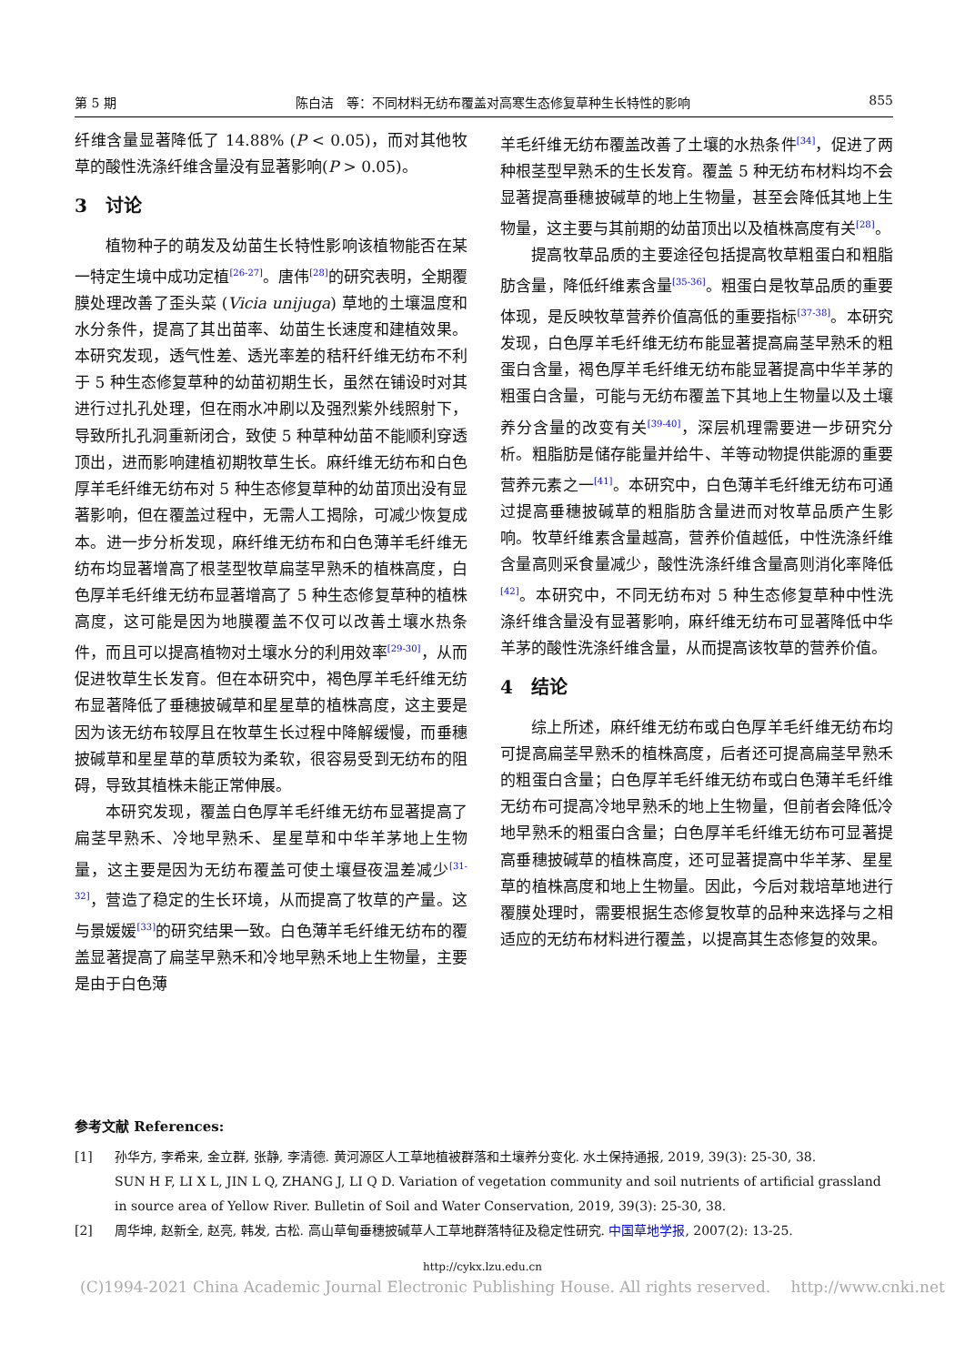第 5 期 陈白洁　等：不同材料无纺布覆盖对高寒生态修复草种生长特性的影响 855
纤维含量显著降低了 14.88% (P < 0.05)，而对其他牧草的酸性洗涤纤维含量没有显著影响(P > 0.05)。
3　讨论
植物种子的萌发及幼苗生长特性影响该植物能否在某一特定生境中成功定植<sup>[26-27]</sup>。唐伟<sup>[28]</sup>的研究表明，全期覆膜处理改善了歪头菜 (Vicia unijuga) 草地的土壤温度和水分条件，提高了其出苗率、幼苗生长速度和建植效果。本研究发现，透气性差、透光率差的秸秆纤维无纺布不利于 5 种生态修复草种的幼苗初期生长，虽然在铺设时对其进行过扎孔处理，但在雨水冲刷以及强烈紫外线照射下，导致所扎孔洞重新闭合，致使 5 种草种幼苗不能顺利穿透顶出，进而影响建植初期牧草生长。麻纤维无纺布和白色厚羊毛纤维无纺布对 5 种生态修复草种的幼苗顶出没有显著影响，但在覆盖过程中，无需人工揭除，可减少恢复成本。进一步分析发现，麻纤维无纺布和白色薄羊毛纤维无纺布均显著增高了根茎型牧草扁茎早熟禾的植株高度，白色厚羊毛纤维无纺布显著增高了 5 种生态修复草种的植株高度，这可能是因为地膜覆盖不仅可以改善土壤水热条件，而且可以提高植物对土壤水分的利用效率<sup>[29-30]</sup>，从而促进牧草生长发育。但在本研究中，褐色厚羊毛纤维无纺布显著降低了垂穗披碱草和星星草的植株高度，这主要是因为该无纺布较厚且在牧草生长过程中降解缓慢，而垂穗披碱草和星星草的草质较为柔软，很容易受到无纺布的阻碍，导致其植株未能正常伸展。
本研究发现，覆盖白色厚羊毛纤维无纺布显著提高了扁茎早熟禾、冷地早熟禾、星星草和中华羊茅地上生物量，这主要是因为无纺布覆盖可使土壤昼夜温差减少<sup>[31-32]</sup>，营造了稳定的生长环境，从而提高了牧草的产量。这与景媛媛<sup>[33]</sup>的研究结果一致。白色薄羊毛纤维无纺布的覆盖显著提高了扁茎早熟禾和冷地早熟禾地上生物量，主要是由于白色薄
羊毛纤维无纺布覆盖改善了土壤的水热条件<sup>[34]</sup>，促进了两种根茎型早熟禾的生长发育。覆盖 5 种无纺布材料均不会显著提高垂穗披碱草的地上生物量，甚至会降低其地上生物量，这主要与其前期的幼苗顶出以及植株高度有关<sup>[28]</sup>。
提高牧草品质的主要途径包括提高牧草粗蛋白和粗脂肪含量，降低纤维素含量<sup>[35-36]</sup>。粗蛋白是牧草品质的重要体现，是反映牧草营养价值高低的重要指标<sup>[37-38]</sup>。本研究发现，白色厚羊毛纤维无纺布能显著提高扁茎早熟禾的粗蛋白含量，褐色厚羊毛纤维无纺布能显著提高中华羊茅的粗蛋白含量，可能与无纺布覆盖下其地上生物量以及土壤养分含量的改变有关<sup>[39-40]</sup>，深层机理需要进一步研究分析。粗脂肪是储存能量并给牛、羊等动物提供能源的重要营养元素之一<sup>[41]</sup>。本研究中，白色薄羊毛纤维无纺布可通过提高垂穗披碱草的粗脂肪含量进而对牧草品质产生影响。牧草纤维素含量越高，营养价值越低，中性洗涤纤维含量高则采食量减少，酸性洗涤纤维含量高则消化率降低<sup>[42]</sup>。本研究中，不同无纺布对 5 种生态修复草种中性洗涤纤维含量没有显著影响，麻纤维无纺布可显著降低中华羊茅的酸性洗涤纤维含量，从而提高该牧草的营养价值。
4　结论
综上所述，麻纤维无纺布或白色厚羊毛纤维无纺布均可提高扁茎早熟禾的植株高度，后者还可提高扁茎早熟禾的粗蛋白含量；白色厚羊毛纤维无纺布或白色薄羊毛纤维无纺布可提高冷地早熟禾的地上生物量，但前者会降低冷地早熟禾的粗蛋白含量；白色厚羊毛纤维无纺布可显著提高垂穗披碱草的植株高度，还可显著提高中华羊茅、星星草的植株高度和地上生物量。因此，今后对栽培草地进行覆膜处理时，需要根据生态修复牧草的品种来选择与之相适应的无纺布材料进行覆盖，以提高其生态修复的效果。
参考文献 References:
[1] 孙华方, 李希来, 金立群, 张静, 李清德. 黄河源区人工草地植被群落和土壤养分变化. 水土保持通报, 2019, 39(3): 25-30, 38.
SUN H F, LI X L, JIN L Q, ZHANG J, LI Q D. Variation of vegetation community and soil nutrients of artificial grassland in source area of Yellow River. Bulletin of Soil and Water Conservation, 2019, 39(3): 25-30, 38.
[2] 周华坤, 赵新全, 赵亮, 韩发, 古松. 高山草甸垂穗披碱草人工草地群落特征及稳定性研究. 中国草地学报, 2007(2): 13-25.
http://cykx.lzu.edu.cn
(C)1994-2021 China Academic Journal Electronic Publishing House. All rights reserved.　 http://www.cnki.net